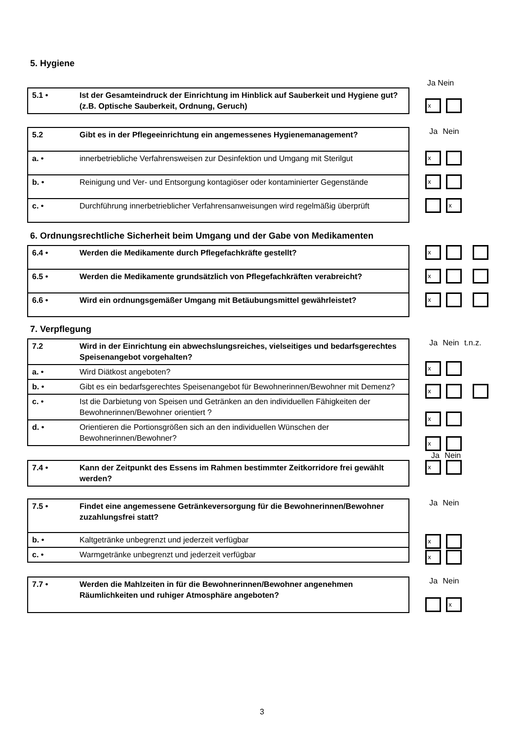5. Hygiene
Ja Nein
| 5.1 • | Ist der Gesamteindruck der Einrichtung im Hinblick auf Sauberkeit und Hygiene gut? (z.B. Optische Sauberkeit, Ordnung, Geruch) |
x
| 5.2 | Gibt es in der Pflegeeinrichtung ein angemessenes Hygienemanagement? |
| a. • | innerbetriebliche Verfahrensweisen zur Desinfektion und Umgang mit Sterilgut |
| b. • | Reinigung und Ver- und Entsorgung kontagiöser oder kontaminierter Gegenstände |
| c. • | Durchführung innerbetrieblicher Verfahrensanweisungen wird regelmäßig überprüft |
Ja Nein
x
x
x
6. Ordnungsrechtliche Sicherheit beim Umgang und der Gabe von Medikamenten
| 6.4 • | Werden die Medikamente durch Pflegefachkräfte gestellt? |
| 6.5 • | Werden die Medikamente grundsätzlich von Pflegefachkräften verabreicht? |
| 6.6 • | Wird ein ordnungsgemäßer Umgang mit Betäubungsmittel gewährleistet? |
x
x
x
7. Verpflegung
| 7.2 | Wird in der Einrichtung ein abwechslungsreiches, vielseitiges und bedarfsgerechtes Speisenangebot vorgehalten? |
| a. • | Wird Diätkost angeboten? |
| b. • | Gibt es ein bedarfsgerechtes Speisenangebot für Bewohnerinnen/Bewohner mit Demenz? |
| c. • | Ist die Darbietung von Speisen und Getränken an den individuellen Fähigkeiten der Bewohnerinnen/Bewohner orientiert ? |
| d. • | Orientieren die Portionsgrößen sich an den individuellen Wünschen der Bewohnerinnen/Bewohner? |
Ja Nein t.n.z.
x
x
x
x
Ja Nein
| 7.4 • | Kann der Zeitpunkt des Essens im Rahmen bestimmter Zeitkorridore frei gewählt werden? |
x
| 7.5 • | Findet eine angemessene Getränkeversorgung für die Bewohnerinnen/Bewohner zuzahlungsfrei statt? |
| b. • | Kaltgetränke unbegrenzt und jederzeit verfügbar |
| c. • | Warmgetränke unbegrenzt und jederzeit verfügbar |
Ja Nein
x
x
| 7.7 • | Werden die Mahlzeiten in für die Bewohnerinnen/Bewohner angenehmen Räumlichkeiten und ruhiger Atmosphäre angeboten? |
Ja Nein
x
3